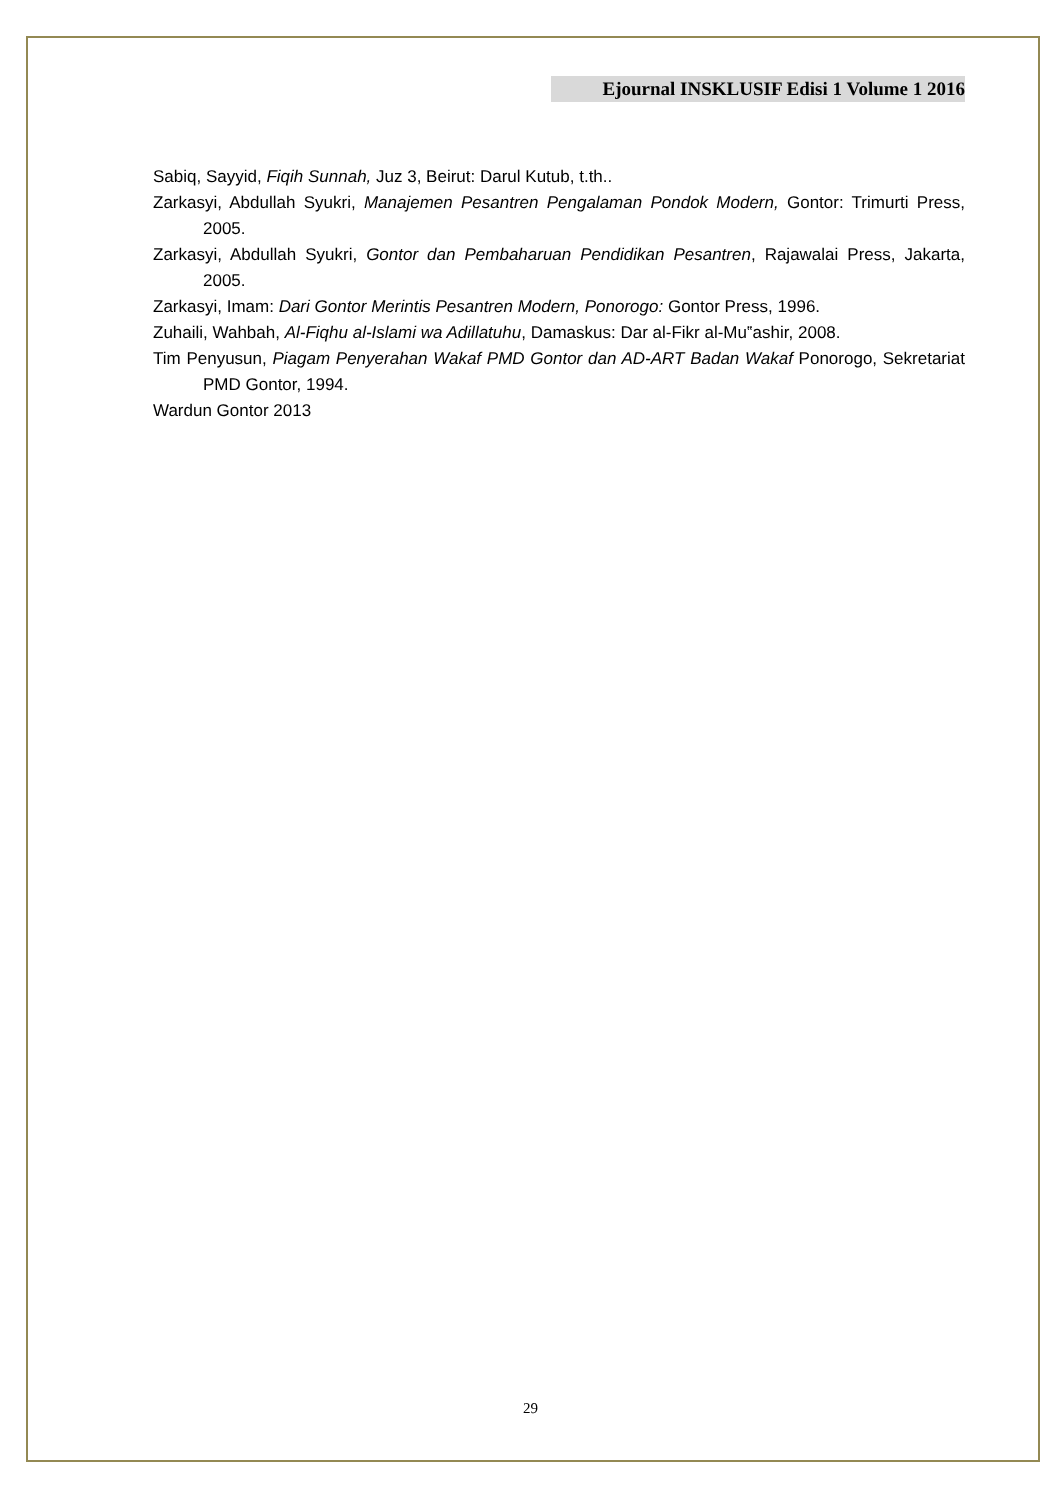Ejournal INSKLUSIF Edisi 1 Volume 1 2016
Sabiq, Sayyid, Fiqih Sunnah, Juz 3, Beirut: Darul Kutub, t.th..
Zarkasyi, Abdullah Syukri, Manajemen Pesantren Pengalaman Pondok Modern, Gontor: Trimurti Press, 2005.
Zarkasyi, Abdullah Syukri, Gontor dan Pembaharuan Pendidikan Pesantren, Rajawalai Press, Jakarta, 2005.
Zarkasyi, Imam: Dari Gontor Merintis Pesantren Modern, Ponorogo: Gontor Press, 1996.
Zuhaili, Wahbah, Al-Fiqhu al-Islami wa Adillatuhu, Damaskus: Dar al-Fikr al-Mu‟ashir, 2008.
Tim Penyusun, Piagam Penyerahan Wakaf PMD Gontor dan AD-ART Badan Wakaf Ponorogo, Sekretariat PMD Gontor, 1994.
Wardun Gontor 2013
29